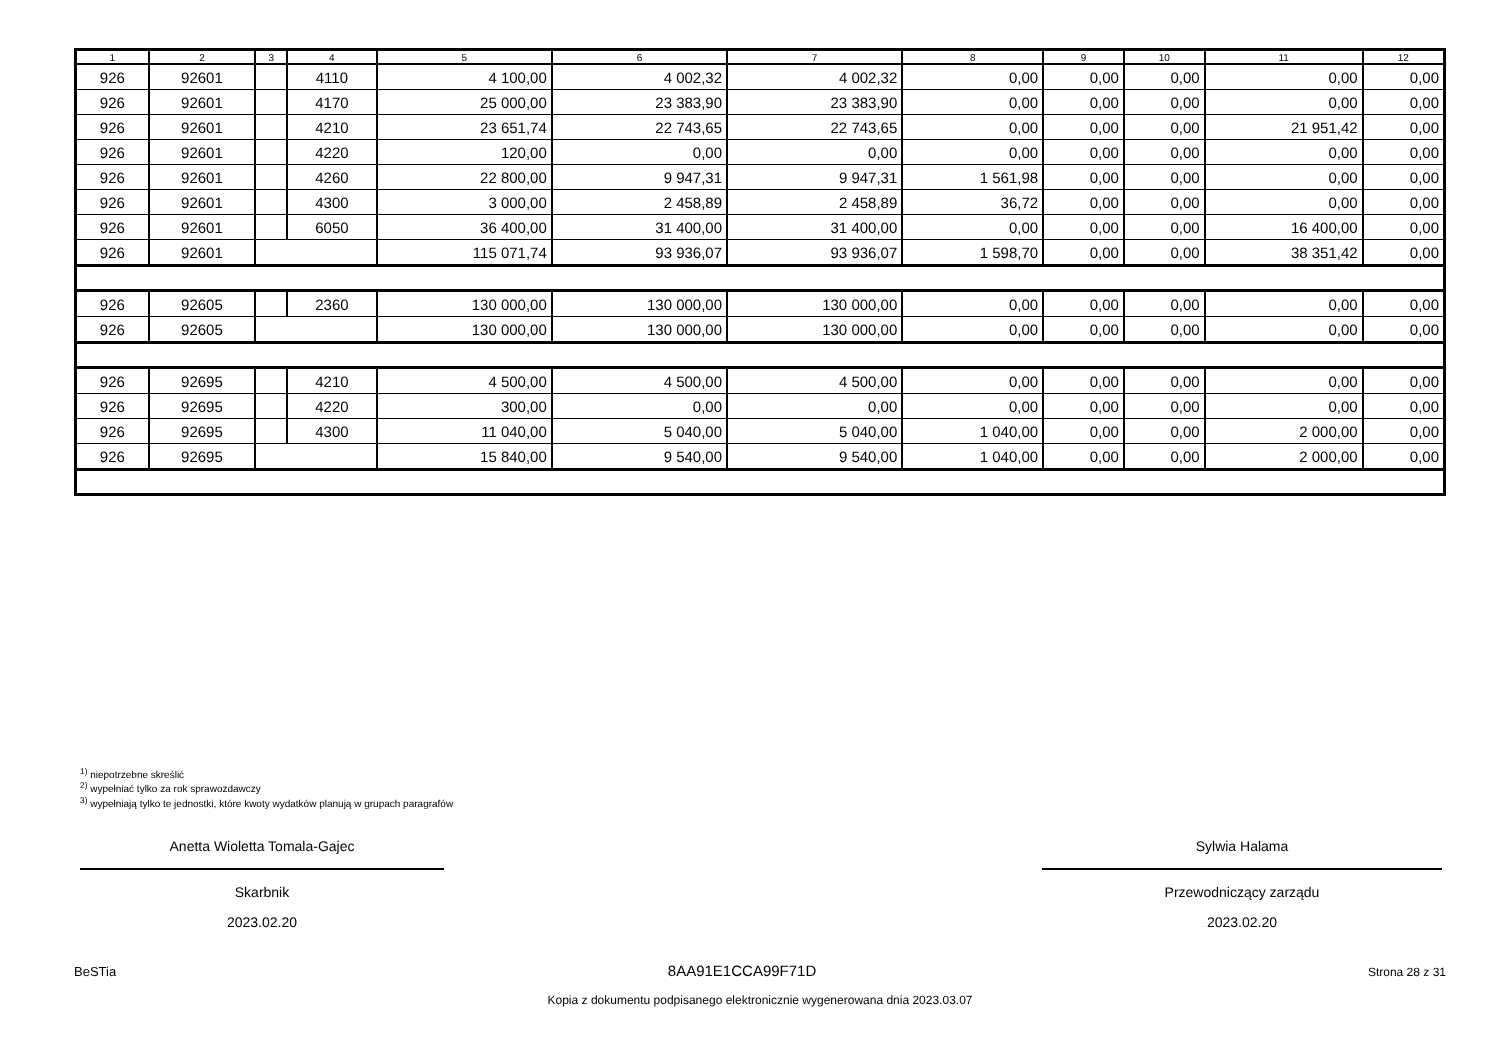| 1 | 2 | 3 | 4 | 5 | 6 | 7 | 8 | 9 | 10 | 11 | 12 |
| --- | --- | --- | --- | --- | --- | --- | --- | --- | --- | --- | --- |
| 926 | 92601 | | 4110 | 4 100,00 | 4 002,32 | 4 002,32 | 0,00 | 0,00 | 0,00 | 0,00 | 0,00 |
| 926 | 92601 | | 4170 | 25 000,00 | 23 383,90 | 23 383,90 | 0,00 | 0,00 | 0,00 | 0,00 | 0,00 |
| 926 | 92601 | | 4210 | 23 651,74 | 22 743,65 | 22 743,65 | 0,00 | 0,00 | 0,00 | 21 951,42 | 0,00 |
| 926 | 92601 | | 4220 | 120,00 | 0,00 | 0,00 | 0,00 | 0,00 | 0,00 | 0,00 | 0,00 |
| 926 | 92601 | | 4260 | 22 800,00 | 9 947,31 | 9 947,31 | 1 561,98 | 0,00 | 0,00 | 0,00 | 0,00 |
| 926 | 92601 | | 4300 | 3 000,00 | 2 458,89 | 2 458,89 | 36,72 | 0,00 | 0,00 | 0,00 | 0,00 |
| 926 | 92601 | | 6050 | 36 400,00 | 31 400,00 | 31 400,00 | 0,00 | 0,00 | 0,00 | 16 400,00 | 0,00 |
| 926 | 92601 | | | 115 071,74 | 93 936,07 | 93 936,07 | 1 598,70 | 0,00 | 0,00 | 38 351,42 | 0,00 |
| 926 | 92605 | | 2360 | 130 000,00 | 130 000,00 | 130 000,00 | 0,00 | 0,00 | 0,00 | 0,00 | 0,00 |
| 926 | 92605 | | | 130 000,00 | 130 000,00 | 130 000,00 | 0,00 | 0,00 | 0,00 | 0,00 | 0,00 |
| 926 | 92695 | | 4210 | 4 500,00 | 4 500,00 | 4 500,00 | 0,00 | 0,00 | 0,00 | 0,00 | 0,00 |
| 926 | 92695 | | 4220 | 300,00 | 0,00 | 0,00 | 0,00 | 0,00 | 0,00 | 0,00 | 0,00 |
| 926 | 92695 | | 4300 | 11 040,00 | 5 040,00 | 5 040,00 | 1 040,00 | 0,00 | 0,00 | 2 000,00 | 0,00 |
| 926 | 92695 | | | 15 840,00 | 9 540,00 | 9 540,00 | 1 040,00 | 0,00 | 0,00 | 2 000,00 | 0,00 |
<sup>1)</sup> niepotrzebne skreślić
<sup>2)</sup> wypełniać tylko za rok sprawozdawczy
<sup>3)</sup> wypełniają tylko te jednostki, które kwoty wydatków planują w grupach paragrafów
Anetta Wioletta Tomala-Gajec
Skarbnik
2023.02.20
Sylwia Halama
Przewodniczący zarządu
2023.02.20
BeSTia 8AA91E1CCA99F71D Strona 28 z 31
Kopia z dokumentu podpisanego elektronicznie wygenerowana dnia 2023.03.07